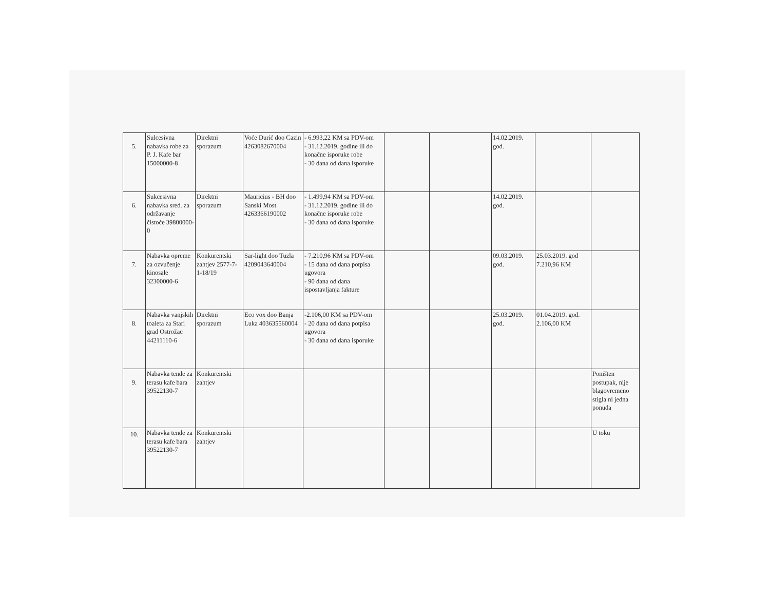| 5. | Sulcesivna nabavka robe za P. J. Kafe bar 15000000-8 | Direktni sporazum | Voće Durić doo Cazin 4263082670004 | - 6.993,22 KM sa PDV-om - 31.12.2019. godine ili do konačne isporuke robe - 30 dana od dana isporuke | | | 14.02.2019. god. | | |
| 6. | Sukcesivna nabavka sred. za održavanje čistoće 39800000-0 | Direktni sporazum | Mauricius - BH doo Sanski Most 4263366190002 | - 1.499,94 KM sa PDV-om - 31.12.2019. godine ili do konačne isporuke robe - 30 dana od dana isporuke | | | 14.02.2019. god. | | |
| 7. | Nabavka opreme za ozvučenje kinosale 32300000-6 | Konkurentski zahtjev 2577-7-1-18/19 | Sar-light doo Tuzla 4209043640004 | - 7.210,96 KM sa PDV-om - 15 dana od dana potpisa ugovora - 90 dana od dana ispostavljanja fakture | | | 09.03.2019. god. | 25.03.2019. god 7.210,96 KM | |
| 8. | Nabavka vanjskih toaleta za Stari grad Ostrožac 44211110-6 | Direktni sporazum | Eco vox doo Banja Luka 403635560004 | -2.106,00 KM sa PDV-om - 20 dana od dana potpisa ugovora - 30 dana od dana isporuke | | | 25.03.2019. god. | 01.04.2019. god. 2.106,00 KM | |
| 9. | Nabavka tende za terasu kafe bara 39522130-7 | Konkurentski zahtjev | | | | | | | Poništen postupak, nije blagovremeno stigla ni jedna ponuda |
| 10. | Nabavka tende za terasu kafe bara 39522130-7 | Konkurentski zahtjev | | | | | | | U toku |